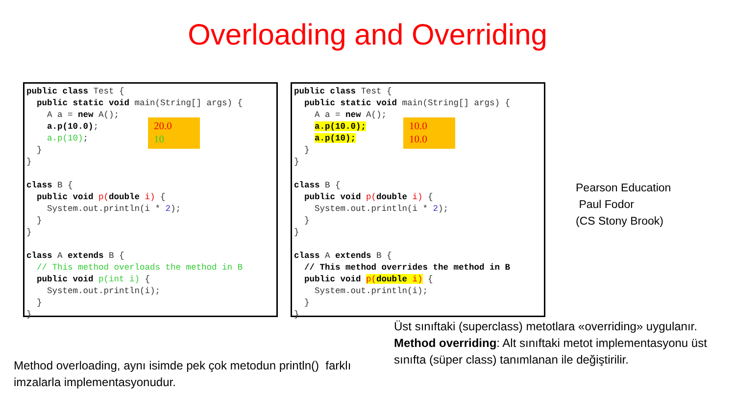Overloading and Overriding
public class Test { public static void main(String[] args) { A a = new A(); a.p(10.0); a.p(10); } } class B { public void p(double i) { System.out.println(i * 2); } } class A extends B { // This method overloads the method in B public void p(int i) { System.out.println(i); } }
20.0 10
public class Test { public static void main(String[] args) { A a = new A(); a.p(10.0); a.p(10); } } class B { public void p(double i) { System.out.println(i * 2); } } class A extends B { // This method overrides the method in B public void p(double i) { System.out.println(i); } }
10.0 10.0
Pearson Education
Paul Fodor
(CS Stony Brook)
Method overloading, aynı isimde pek çok metodun println() farklı imzalarla implementasyonudur.
Üst sınıftaki (superclass) metotlara «overriding» uygulanır. Method overriding: Alt sınıftaki metot implementasyonu üst sınıfta (süper class) tanımlanan ile değiştirilir.